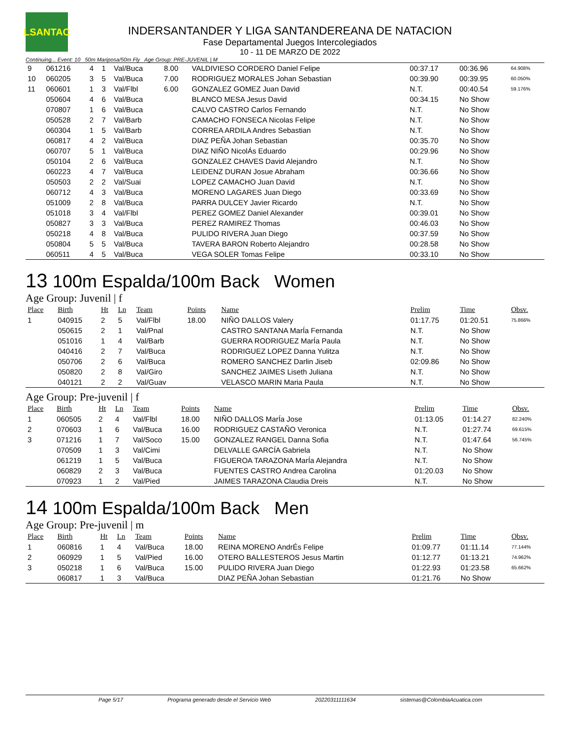LSANTAC
INDERSANTANDER Y LIGA SANTANDEREANA DE NATACION
Fase Departamental Juegos Intercolegiados
10 - 11 DE MARZO DE 2022
Continuing... Event: 10 50m Mariposa/50m Fly Age Group: PRE-JUVENIL | M
| 9 | 061216 | 4 | 1 | Val/Buca | 8.00 | VALDIVIESO CORDERO Daniel Felipe | 00:37.17 | 00:36.96 | 64.908% |
| 10 | 060205 | 3 | 5 | Val/Buca | 7.00 | RODRIGUEZ MORALES Johan Sebastian | 00:39.90 | 00:39.95 | 60.050% |
| 11 | 060601 | 1 | 3 | Val/Flbl | 6.00 | GONZALEZ GOMEZ Juan David | N.T. | 00:40.54 | 59.176% |
| | 050604 | 4 | 6 | Val/Buca | | BLANCO MESA Jesus David | 00:34.15 | No Show | |
| | 070807 | 1 | 6 | Val/Buca | | CALVO CASTRO Carlos Fernando | N.T. | No Show | |
| | 050528 | 2 | 7 | Val/Barb | | CAMACHO FONSECA Nicolas Felipe | N.T. | No Show | |
| | 060304 | 1 | 5 | Val/Barb | | CORREA ARDILA Andres Sebastian | N.T. | No Show | |
| | 060817 | 4 | 2 | Val/Buca | | DIAZ PEÑA Johan Sebastian | 00:35.70 | No Show | |
| | 060707 | 5 | 1 | Val/Buca | | DIAZ NIÑO NicolÁs Eduardo | 00:29.96 | No Show | |
| | 050104 | 2 | 6 | Val/Buca | | GONZALEZ CHAVES David Alejandro | N.T. | No Show | |
| | 060223 | 4 | 7 | Val/Buca | | LEIDENZ DURAN Josue Abraham | 00:36.66 | No Show | |
| | 050503 | 2 | 2 | Val/Suai | | LOPEZ CAMACHO Juan David | N.T. | No Show | |
| | 060712 | 4 | 3 | Val/Buca | | MORENO LAGARES Juan Diego | 00:33.69 | No Show | |
| | 051009 | 2 | 8 | Val/Buca | | PARRA DULCEY Javier Ricardo | N.T. | No Show | |
| | 051018 | 3 | 4 | Val/Flbl | | PEREZ GOMEZ Daniel Alexander | 00:39.01 | No Show | |
| | 050827 | 3 | 3 | Val/Buca | | PEREZ RAMIREZ Thomas | 00:46.03 | No Show | |
| | 050218 | 4 | 8 | Val/Buca | | PULIDO RIVERA Juan Diego | 00:37.59 | No Show | |
| | 050804 | 5 | 5 | Val/Buca | | TAVERA BARON Roberto Alejandro | 00:28.58 | No Show | |
| | 060511 | 4 | 5 | Val/Buca | | VEGA SOLER Tomas Felipe | 00:33.10 | No Show | |
13 100m Espalda/100m Back Women
Age Group: Juvenil | f
| Place | Birth | Ht | Ln | Team | Points | Name | Prelim | Time | Obsv. |
| --- | --- | --- | --- | --- | --- | --- | --- | --- | --- |
| 1 | 040915 | 2 | 5 | Val/Flbl | 18.00 | NIÑO DALLOS Valery | 01:17.75 | 01:20.51 | 75.866% |
| | 050615 | 2 | 1 | Val/Pnal | | CASTRO SANTANA MarÍa Fernanda | N.T. | No Show | |
| | 051016 | 1 | 4 | Val/Barb | | GUERRA RODRIGUEZ MarÍa Paula | N.T. | No Show | |
| | 040416 | 2 | 7 | Val/Buca | | RODRIGUEZ LOPEZ Danna Yulitza | N.T. | No Show | |
| | 050706 | 2 | 6 | Val/Buca | | ROMERO SANCHEZ Darlin Jiseb | 02:09.86 | No Show | |
| | 050820 | 2 | 8 | Val/Giro | | SANCHEZ JAIMES Liseth Juliana | N.T. | No Show | |
| | 040121 | 2 | 2 | Val/Guav | | VELASCO MARIN Maria Paula | N.T. | No Show | |
Age Group: Pre-juvenil | f
| Place | Birth | Ht | Ln | Team | Points | Name | Prelim | Time | Obsv. |
| --- | --- | --- | --- | --- | --- | --- | --- | --- | --- |
| 1 | 060505 | 2 | 4 | Val/Flbl | 18.00 | NIÑO DALLOS MarÍa Jose | 01:13.05 | 01:14.27 | 82.240% |
| 2 | 070603 | 1 | 6 | Val/Buca | 16.00 | RODRIGUEZ CASTAÑO Veronica | N.T. | 01:27.74 | 69.615% |
| 3 | 071216 | 1 | 7 | Val/Soco | 15.00 | GONZALEZ RANGEL Danna Sofia | N.T. | 01:47.64 | 56.745% |
| | 070509 | 1 | 3 | Val/Cimi | | DELVALLE GARCÍA Gabriela | N.T. | No Show | |
| | 061219 | 1 | 5 | Val/Buca | | FIGUEROA TARAZONA MarÍa Alejandra | N.T. | No Show | |
| | 060829 | 2 | 3 | Val/Buca | | FUENTES CASTRO Andrea Carolina | 01:20.03 | No Show | |
| | 070923 | 1 | 2 | Val/Pied | | JAIMES TARAZONA Claudia Dreis | N.T. | No Show | |
14 100m Espalda/100m Back Men
Age Group: Pre-juvenil | m
| Place | Birth | Ht | Ln | Team | Points | Name | Prelim | Time | Obsv. |
| --- | --- | --- | --- | --- | --- | --- | --- | --- | --- |
| 1 | 060816 | 1 | 4 | Val/Buca | 18.00 | REINA MORENO AndrÉs Felipe | 01:09.77 | 01:11.14 | 77.144% |
| 2 | 060929 | 1 | 5 | Val/Pied | 16.00 | OTERO BALLESTEROS Jesus Martin | 01:12.77 | 01:13.21 | 74.962% |
| 3 | 050218 | 1 | 6 | Val/Buca | 15.00 | PULIDO RIVERA Juan Diego | 01:22.93 | 01:23.58 | 65.662% |
| | 060817 | 1 | 3 | Val/Buca | | DIAZ PEÑA Johan Sebastian | 01:21.76 | No Show | |
Page 5/17 Programa generado desde el Servicio Web 20220311111634 sistemas@ColombiaAcuatica.com